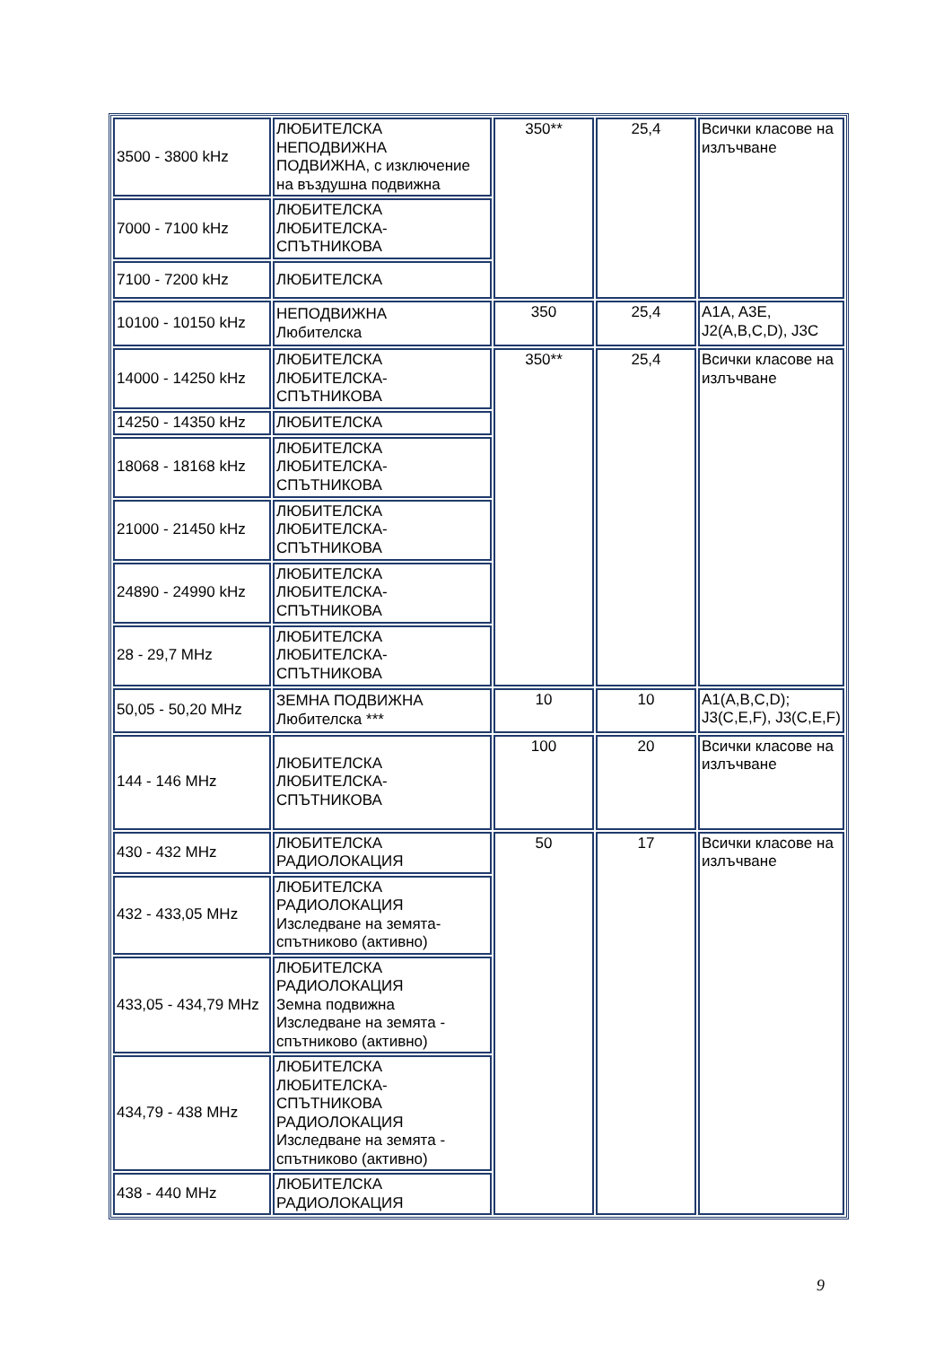| 3500 - 3800 kHz | ЛЮБИТЕЛСКА НЕПОДВИЖНА ПОДВИЖНА, с изключение на въздушна подвижна | 350** | 25,4 | Всички класове на излъчване |
| 7000 - 7100 kHz | ЛЮБИТЕЛСКА ЛЮБИТЕЛСКА-СПЪТНИКОВА | | | |
| 7100 - 7200 kHz | ЛЮБИТЕЛСКА | | | |
| 10100 - 10150 kHz | НЕПОДВИЖНА Любителска | 350 | 25,4 | A1A, A3E, J2(A,B,C,D), J3C |
| 14000 - 14250 kHz | ЛЮБИТЕЛСКА ЛЮБИТЕЛСКА-СПЪТНИКОВА | 350** | 25,4 | Всички класове на излъчване |
| 14250 - 14350 kHz | ЛЮБИТЕЛСКА | | | |
| 18068 - 18168 kHz | ЛЮБИТЕЛСКА ЛЮБИТЕЛСКА-СПЪТНИКОВА | | | |
| 21000 - 21450 kHz | ЛЮБИТЕЛСКА ЛЮБИТЕЛСКА-СПЪТНИКОВА | | | |
| 24890 - 24990 kHz | ЛЮБИТЕЛСКА ЛЮБИТЕЛСКА-СПЪТНИКОВА | | | |
| 28 - 29,7 MHz | ЛЮБИТЕЛСКА ЛЮБИТЕЛСКА-СПЪТНИКОВА | | | |
| 50,05 - 50,20 MHz | ЗЕМНА ПОДВИЖНА Любителска *** | 10 | 10 | A1(A,B,C,D); J3(C,E,F), J3(C,E,F) |
| 144 - 146 MHz | ЛЮБИТЕЛСКА ЛЮБИТЕЛСКА-СПЪТНИКОВА | 100 | 20 | Всички класове на излъчване |
| 430 - 432 MHz | ЛЮБИТЕЛСКА РАДИОЛОКАЦИЯ | 50 | 17 | Всички класове на излъчване |
| 432 - 433,05 MHz | ЛЮБИТЕЛСКА РАДИОЛОКАЦИЯ Изследване на земята-спътниково (активно) | | | |
| 433,05 - 434,79 MHz | ЛЮБИТЕЛСКА РАДИОЛОКАЦИЯ Земна подвижна Изследване на земята - спътниково (активно) | | | |
| 434,79 - 438 MHz | ЛЮБИТЕЛСКА ЛЮБИТЕЛСКА-СПЪТНИКОВА РАДИОЛОКАЦИЯ Изследване на земята - спътниково (активно) | | | |
| 438 - 440 MHz | ЛЮБИТЕЛСКА РАДИОЛОКАЦИЯ | | | |
9